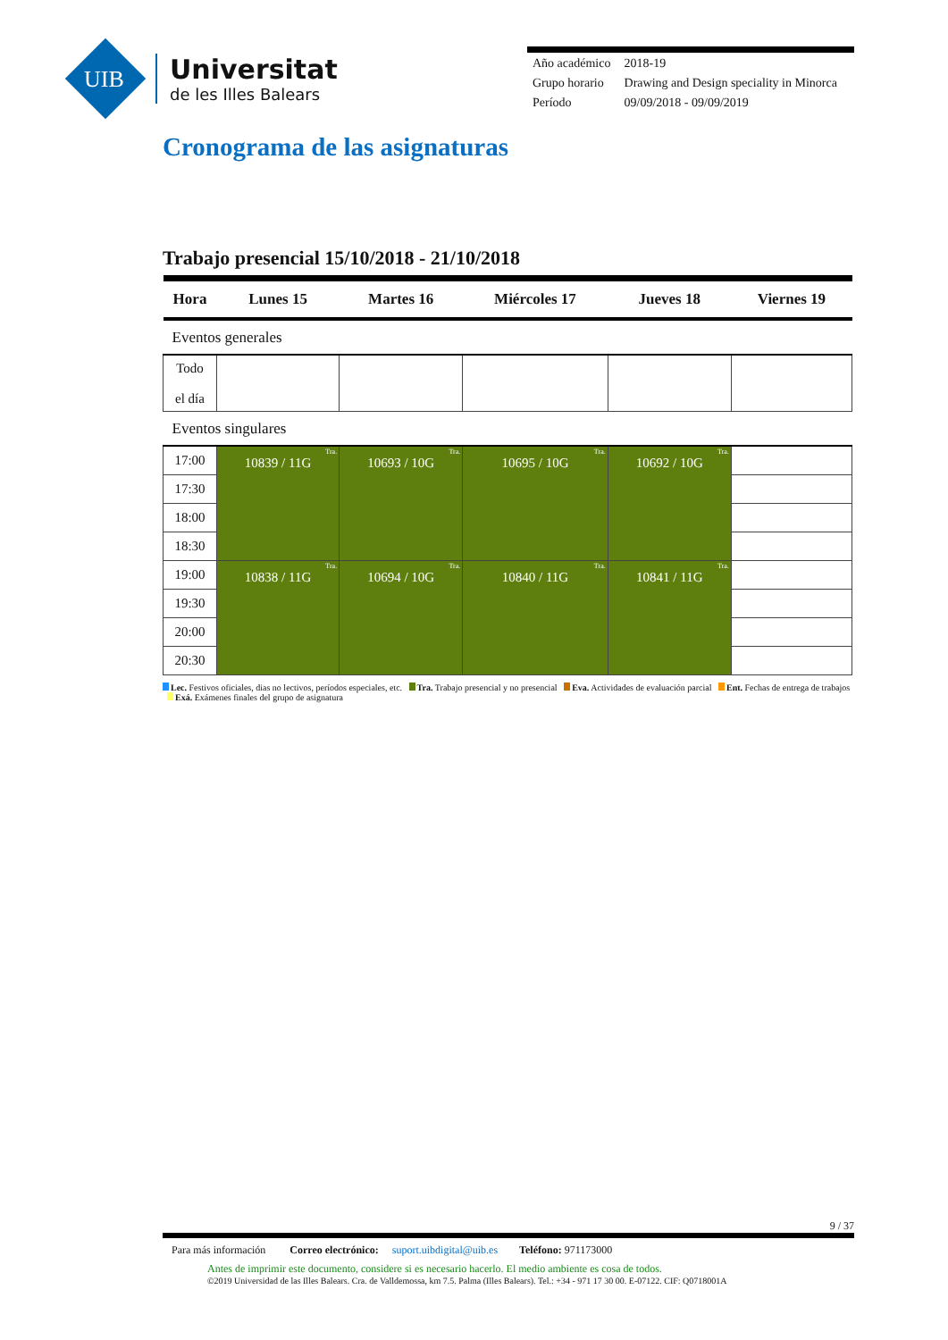UIB
Universitat
de les Illes Balears
| Año académico | 2018-19 |
| Grupo horario | Drawing and Design speciality in Minorca |
| Período | 09/09/2018 - 09/09/2019 |
Cronograma de las asignaturas
Trabajo presencial 15/10/2018 - 21/10/2018
| Hora | Lunes 15 | Martes 16 | Miércoles 17 | Jueves 18 | Viernes 19 |
| --- | --- | --- | --- | --- | --- |
| Eventos generales | | | | | |
| Todo el día | | | | | |
| Eventos singulares | | | | | |
| 17:00 | Tra. 10839 / 11G | Tra. 10693 / 10G | Tra. 10695 / 10G | Tra. 10692 / 10G | |
| 17:30 | | | | | |
| 18:00 | | | | | |
| 18:30 | | | | | |
| 19:00 | Tra. 10838 / 11G | Tra. 10694 / 10G | Tra. 10840 / 11G | Tra. 10841 / 11G | |
| 19:30 | | | | | |
| 20:00 | | | | | |
| 20:30 | | | | | |
Lec. Festivos oficiales, dias no lectivos, períodos especiales, etc. Tra. Trabajo presencial y no presencial Eva. Actividades de evaluación parcial Ent. Fechas de entrega de trabajos Exá. Exámenes finales del grupo de asignatura
9 / 37
Para más información Correo electrónico: suport.uibdigital@uib.es Teléfono: 971173000
Antes de imprimir este documento, considere si es necesario hacerlo. El medio ambiente es cosa de todos.
©2019 Universidad de las Illes Balears. Cra. de Valldemossa, km 7.5. Palma (Illes Balears). Tel.: +34 - 971 17 30 00. E-07122. CIF: Q0718001A